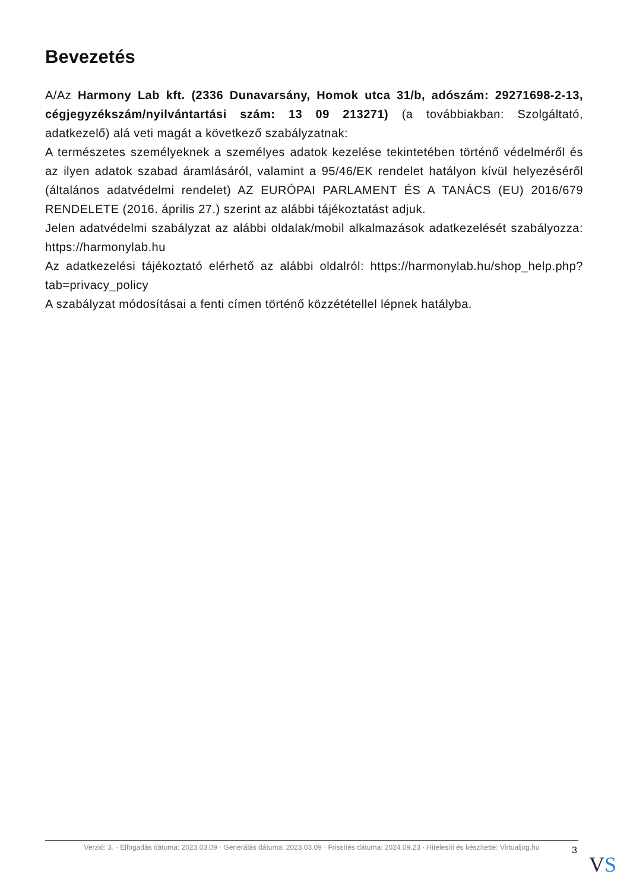Bevezetés
A/Az Harmony Lab kft. (2336 Dunavarsány, Homok utca 31/b, adószám: 29271698-2-13, cégjegyzékszám/nyilvántartási szám: 13 09 213271) (a továbbiakban: Szolgáltató, adatkezelő) alá veti magát a következő szabályzatnak:
A természetes személyeknek a személyes adatok kezelése tekintetében történő védelméről és az ilyen adatok szabad áramlásáról, valamint a 95/46/EK rendelet hatályon kívül helyezéséről (általános adatvédelmi rendelet) AZ EURÓPAI PARLAMENT ÉS A TANÁCS (EU) 2016/679 RENDELETE (2016. április 27.) szerint az alábbi tájékoztatást adjuk.
Jelen adatvédelmi szabályzat az alábbi oldalak/mobil alkalmazások adatkezelését szabályozza: https://harmonylab.hu
Az adatkezelési tájékoztató elérhető az alábbi oldalról: https://harmonylab.hu/shop_help.php?tab=privacy_policy
A szabályzat módosításai a fenti címen történő közzététellel lépnek hatályba.
Verzió: 3. · Elfogadás dátuma: 2023.03.09 · Generálás dátuma: 2023.03.09 · Frissítés dátuma: 2024.09.23 · Hitelesíti és készítette: Virtualjog.hu
3
VS